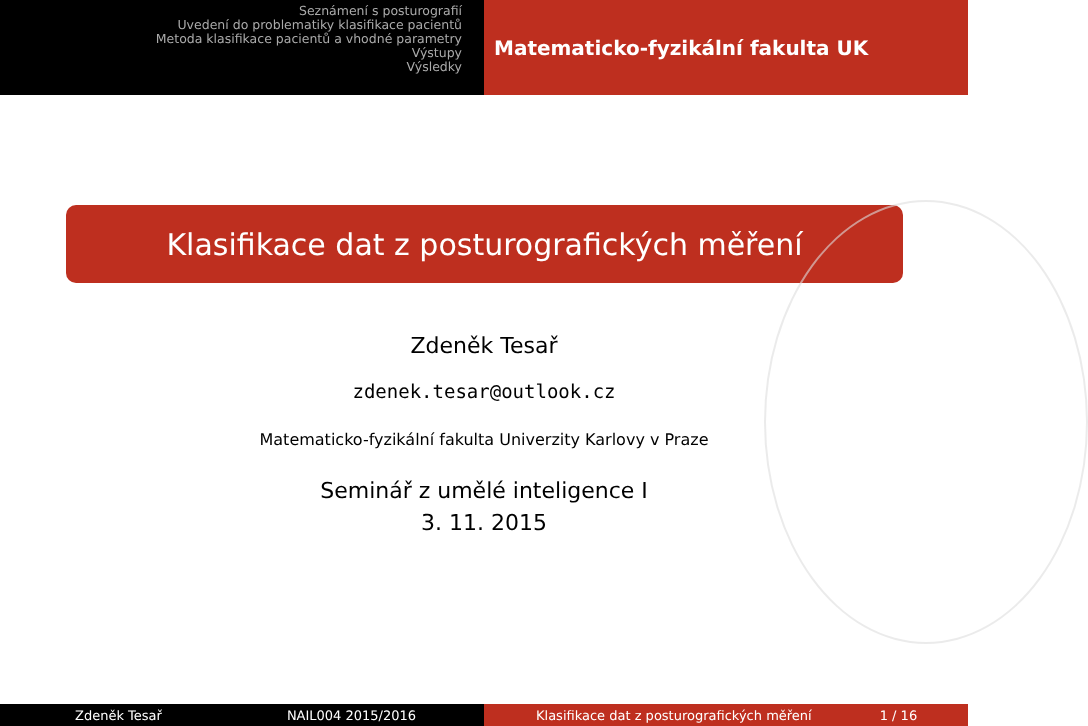Seznámení s posturografií
Uvedení do problematiky klasifikace pacientů
Metoda klasifikace pacientů a vhodné parametry
Výstupy
Výsledky
Matematicko-fyzikální fakulta UK
Klasifikace dat z posturografických měření
Zdeněk Tesař
zdenek.tesar@outlook.cz
Matematicko-fyzikální fakulta Univerzity Karlovy v Praze
Seminář z umělé inteligence I
3. 11. 2015
Zdeněk Tesař NAIL004 2015/2016 Klasifikace dat z posturografických měření 1 / 16